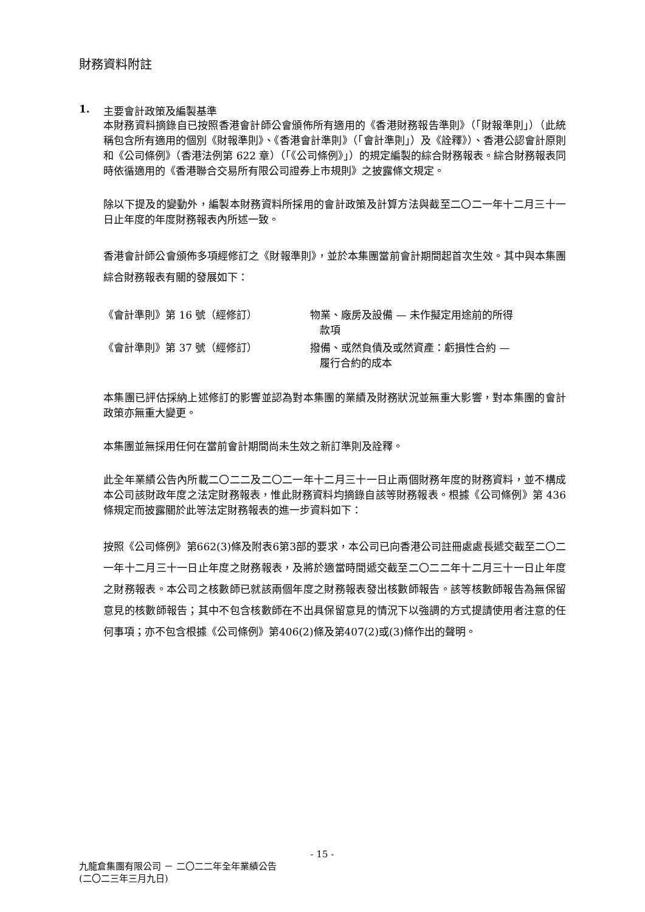財務資料附註
1. 主要會計政策及編製基準
本財務資料摘錄自已按照香港會計師公會頒佈所有適用的《香港財務報告準則》（「財報準則」）（此統稱包含所有適用的個別《財報準則》、《香港會計準則》（「會計準則」）及《詮釋》）、香港公認會計原則和《公司條例》（香港法例第 622 章）（「《公司條例》」）的規定編製的綜合財務報表。綜合財務報表同時依循適用的《香港聯合交易所有限公司證券上市規則》之披露條文規定。
除以下提及的變動外，編製本財務資料所採用的會計政策及計算方法與截至二〇二一年十二月三十一日止年度的年度財務報表內所述一致。
香港會計師公會頒佈多項經修訂之《財報準則》，並於本集團當前會計期間起首次生效。其中與本集團綜合財務報表有關的發展如下：
| 《會計準則》第 16 號（經修訂） | 物業、廠房及設備 — 未作擬定用途前的所得 款項 |
| 《會計準則》第 37 號（經修訂） | 撥備、或然負債及或然資產：虧損性合約 — 履行合約的成本 |
本集團已評估採納上述修訂的影響並認為對本集團的業績及財務狀況並無重大影響，對本集團的會計政策亦無重大變更。
本集團並無採用任何在當前會計期間尚未生效之新訂準則及詮釋。
此全年業績公告內所載二〇二二及二〇二一年十二月三十一日止兩個財務年度的財務資料，並不構成本公司該財政年度之法定財務報表，惟此財務資料均摘錄自該等財務報表。根據《公司條例》第 436 條規定而披露關於此等法定財務報表的進一步資料如下：
按照《公司條例》第662(3)條及附表6第3部的要求，本公司已向香港公司註冊處處長遞交截至二〇二一年十二月三十一日止年度之財務報表，及將於適當時間遞交截至二〇二二年十二月三十一日止年度之財務報表。本公司之核數師已就該兩個年度之財務報表發出核數師報告。該等核數師報告為無保留意見的核數師報告；其中不包含核數師在不出具保留意見的情況下以強調的方式提請使用者注意的任何事項；亦不包含根據《公司條例》第406(2)條及第407(2)或(3)條作出的聲明。
- 15 -
九龍倉集團有限公司 － 二〇二二年全年業績公告
(二〇二三年三月九日)